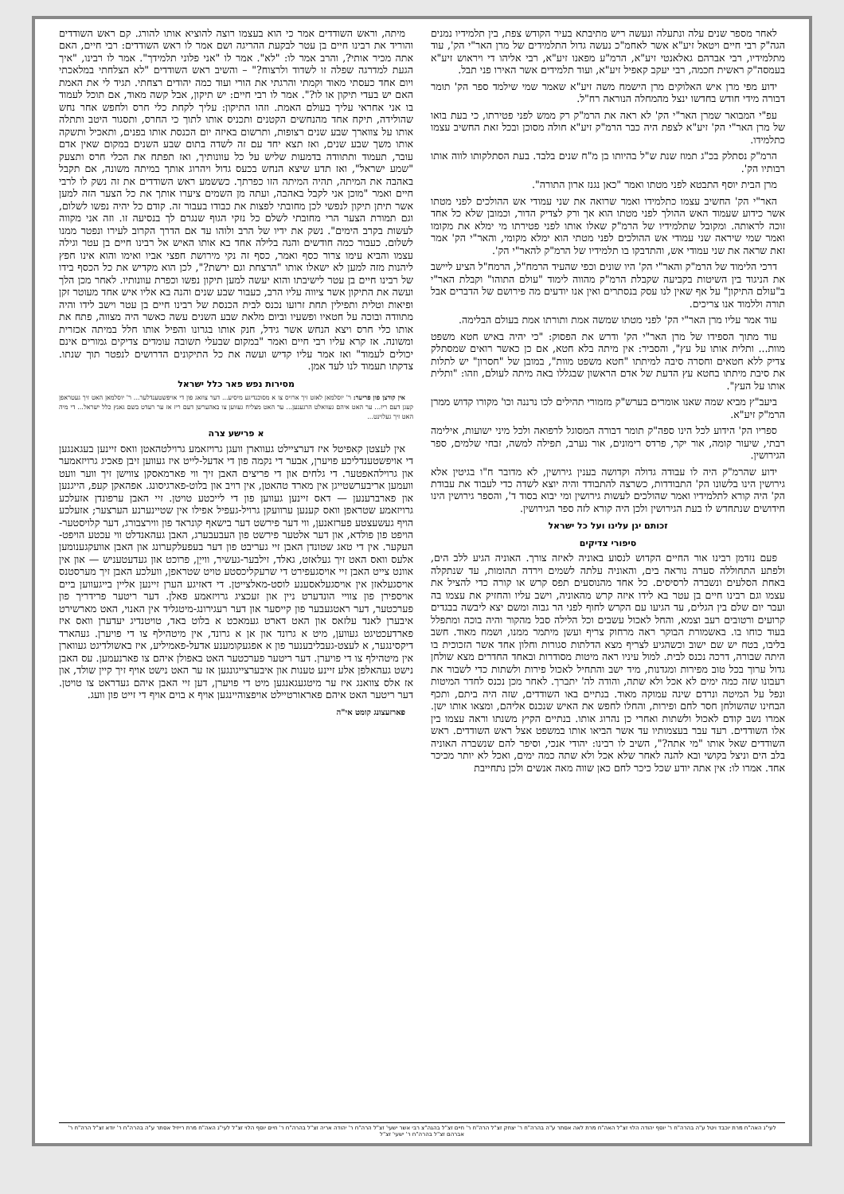לאחר מספר שנים עלה ונתעלה ונעשה ריש מתיבתא בעיר הקודש צפת, בין תלמידיו נמנים הגה"ק רבי חיים ויטאל זיע"א אשר לאחמ"כ נעשה גדול התלמידים של מרן האר"י הק', עוד מתלמידיו, רבי אברהם גאלאנטי זיע"א, הרמ"ע מפאנו זיע"א, רבי אליהו די ויראוש זיע"א בעמסה"ק ראשית חכמה, רבי יעקב קאפיל זיע"א, ועוד תלמידים אשר האירו פני תבל.
ידוע מפי מרן איש האלוקים מרן הישמח משה זיע"א שאמר שמי שילמד ספר הק' תומר דבורה מידי חודש בחדשו ינצל מהמחלה הנוראה רח"ל.
עפ"י המבואר שמרן האר"י הק' לא ראה את הרמ"ק רק ממש לפני פטירתו, כי בעת בואו של מרן האר"י הק' זיע"א לצפת היה כבר הרמ"ק זיע"א חולה מסוכן ובכל זאת החשיב עצמו כתלמידו.
הרמ"ק נסתלק בכ"ג תמוז שנת ש"ל בהיותו בן מ"ח שנים בלבד. בעת הסתלקותו לווה אותו רבותיו הק'.
מרן הבית יוסף התבטא לפני מטתו ואמר "כאן נגנז ארון התורה".
האר"י הק' החשיב עצמו כתלמידו ואמר שרואה את שני עמודי אש ההולכים לפני מטתו אשר כידוע שעמוד האש ההולך לפני מטתו הוא אך ורק לצדיק הדור, וכמובן שלא כל אחד זוכה לראותה. ומקובל שתלמידיו של הרמ"ק שאלו אותו לפני פטירתו מי ימלא את מקומו ואמר שמי שיראה שני עמודי אש ההולכים לפני מטתי הוא ימלא מקומי, והאר"י הק' אמר זאת שראה את שני עמודי אש, והתדבקו בו תלמידיו של הרמ"ק להאר"י הק'.
דרכי הלימוד של הרמ"ק והאר"י הק' היו שונים וכפי שהעיד הרמח"ל, הרמח"ל הציע ליישב את הניגוד בין השיטות בקביעה שקבלת הרמ"ק מהווה לימוד "עולם התוהו" וקבלת האר"י ב"עולם התיקון" על אף שאין לנו עסק בנסתרים ואין אנו יודעים מה פירושם של הדברים אבל תורה וללמוד אנו צריכים.
עוד אמר עליו מרן האר"י הק' לפני מטתו שמשה אמת ותורתו אמת בעולם הבלימה.
עוד מתוך הספידו של מרן האר"י הק' ודרש את הפסוק: "כי יהיה באיש חטא משפט מוות... ותלית אותו על עץ", והסביר: אין מיתה בלא חטא, אם כן כאשר רואים שמסתלק צדיק ללא חטאים וחסרה סיבה למיתתו "חטא משפט מוות", במובן של "חסרון" יש לתלות את סיבת מיתתו בחטא עץ הדעת של אדם הראשון שבגללו באה מיתה לעולם, וזהו: "ותלית אותו על העץ".
ביעב"ץ מביא שמה שאנו אומרים בערש"ק מזמורי תהילים לכו נרננה וכו' מקורו קדוש ממרן הרמ"ק זיע"א.
ספריו הק' הידוע לכל הינו ספה"ק תומר דבורה המסוגל לרפואה ולכל מיני ישועות, אילימה רבתי, שיעור קומה, אור יקר, פרדס רימונים, אור נערב, תפילה למשה, זבחי שלמים, ספר הגירושין.
ידוע שהרמ"ק היה לו עבודה גדולה וקדושה בענין גירושין, לא מדובר ח"ו בגיטין אלא גירושין הינו בלשונו הק' התבודדות, כשרצה להתבודד והיה יוצא לשדה כדי לעבוד את עבודת הק' היה קורא לתלמידיו ואמר שהולכים לעשות גירושין ומי יבוא בסוד ד', והספר גירושין הינו חידושים שנתחדש לו בעת הגירושין ולכן היה קורא לזה ספר הגירושין.
זכותם יגן עלינו ועל כל ישראל
סיפורי צדיקים
פעם נזדמן רבינו אור החיים הקדוש לנסוע באוניה לאיזה צורך. האוניה הגיע ללב הים, ולפתע התחוללה סערה נוראה בים, והאוניה עלתה לשמים וירדה תהומות, עד שנתקלה באחת הסלעים ונשברה לרסיסים. כל אחד מהנוסעים תפס קרש או קורה כדי להציל את עצמו וגם רבינו חיים בן עטר בא לידו איזה קרש מהאוניה, וישב עליו והחזיק את עצמו בה ועבר יום שלם בין הגלים, עד הגיעו עם הקרש לחוף לפני הר גבוה ומשם יצא ליבשה בבגדים קרועים ורטובים רעב וצמא, והחל לאכול עשבים וכל הלילה סבל מהקור והיה בוכה ומתפלל בעוד כוחו בו. באשמורת הבוקר ראה מרחוק צריף ועשן מיתמר ממנו, ושמח מאוד. חשב בליבו, בטח יש שם ישוב וכשהגיע לצריף מצא הדלתות סגורות וחלון אחד אשר הזכוכית בו היתה שבורה, דרכה נכנס לבית. למול עיניו ראה מיטות מסודרות ובאחד החדרים מצא שולחן גדול ערוך בכל טוב מפירות ומגדנות, מיד ישב והתחיל לאכול פירות ולשתות כדי לשבור את רעבונו שזה כמה ימים לא אכל ולא שתה, והודה לה' יתברך. לאחר מכן נכנס לחדר המיטות ונפל על המיטה ונרדם שינה עמוקה מאוד. בנתיים באו השודדים, שזה היה ביתם, ותכף הבחינו שהשולחן חסר לחם ופירות, והחלו לחפש את האיש שנכנס אליהם, ומצאו אותו ישן. אמרו נשב קודם לאכול ולשתות ואחרי כן נהרוג אותו. בנתיים הקיץ משנתו וראה עצמו בין אלו השודדים. רעד עבר בעצמותיו עד אשר הביאו אותו במשפט אצל ראש השודדים. ראש השודדים שאל אותו "מי אתה?", השיב לו רבינו: יהודי אנכי, וסיפר להם שנשברה האוניה בלב הים וניצל בקושי ובא להנה לאחר שלא אכל ולא שתה כמה ימים, ואכל לא יותר מכיכר אחד. אמרו לו: אין אתה יודע שכל כיכר לחם כאן שווה מאה אנשים ולכן נתחייבת
מיתה, וראש השודדים אמר כי הוא בעצמו רוצה להוציא אותו להורג. קם ראש השודדים והוריד את רבינו חיים בן עטר לבקעת ההריגה ושם אמר לו ראש השודדים: רבי חיים, האם אתה מכיר אותי?, והרב אמר לו: "לא". אמר לו "אני פלוני תלמידך". אמר לו רבינו, "איך הגעת למדרגה שפלה זו לשדוד ולרצוח?" – והשיב ראש השודדים "לא הצלחתי במלאכתי ויום אחד כעסתי מאוד וקמתי והרגתי את הורי ועוד כמה יהודים רצחתי. תגיד לי את האמת האם יש בעדי תיקון או לו?". אמר לו רבי חיים: יש תיקון, אבל קשה מאוד, אם תוכל לעמוד בו אני אחראי עליך בעולם האמת. וזהו התיקון: עליך לקחת כלי חרס ולחפש אחר נחש שהולידה, תיקח אחד מהנחשים הקטנים ותכניס אותו לתוך כי החרס, ותסגור היטב ותתלה אותו על צווארך שבע שנים רצופות, ותרשום באיזה יום הכנסת אותו בפנים, ותאכיל ותשקה אותו משך שבע שנים, ואז תצא יחד עם זה לשדה בתום שבע השנים במקום שאין אדם עובר, תעמוד ותתוודה בדמעות שליש על כל עוונותיך, ואז תפתח את הכלי חרס ותצעק "שמע ישראל", ואז תדע שיצא הנחש בכעס גדול ויהרוג אותך במיתה משונה, אם תקבל באהבה את המיתה, תהיה המיתה הזו כפרתך. כששמע ראש השודדים את זה נשק לו לרבי חיים ואמר "מוכן אני לקבל באהבה, ועתה מן השמים ציערו אותך את כל הצער הזה למען אשר תיתן תיקון לנפשי לכן מחובתי לפצות את כבודו בעבור זה. קודם כל יהיה נפשו לשלום, וגם תמורת הצער הרי מחובתי לשלם כל נזקי הגוף שנגרם לך בנסיעה זו. וזה אני מקווה לעשות בקרב הימים". נשק את ידיו של הרב ולוהו עד אם הדרך הקרוב לעירו ונפטר ממנו לשלום. כעבור כמה חודשים והנה בלילה אחד בא אותו האיש אל רבינו חיים בן עטר וגילה עצמו והביא עימו צרור כסף ואמר, כסף זה נקי מירושת חפצי אביו ואימו והוא אינו חפץ ליהנות מזה למען לא ישאלו אותו "הרצחת וגם ירשת?", לכן הוא מקדיש את כל הכסף בידו של רבינו חיים בן עטר לישיבתו והוא יעשה למען תיקון נפשו וכפרת עוונותיו. לאחר מכן הלך ועשה את התיקון אשר ציווה עליו הרב, כעבור שבע שנים והנה בא אליו איש אחד מעוטר זקן ופיאות וטלית ותפילין תחת זרועו נכנס לבית הכנסת של רבינו חיים בן עטר וישב לידו והיה מתוודה ובוכה על חטאיו ופשעיו וביום מלאת שבע השנים עשה כאשר היה מצווה, פתח את אותו כלי חרס ויצא הנחש אשר גידל, חנק אותו בגרונו והפיל אותו חלל במיתה אכזרית ומשונה. אז קרא עליו רבי חיים ואמר "במקום שבעלי תשובה עומדים צדיקים גמורים אינם יכולים לעמוד" ואז אמר עליו קדיש ועשה את כל התיקונים הדרושים לנפטר תוך שנתו. צדקתו תעמוד לנו לעד אמן.
מסירות נפש פאר כלל ישראל
אין קורצן פון פריער: ר' יוסלמאן לאזט זיך ארויס צו א מסוכנדיגע מיסיע... דער צוזאג פון די אויפשטענדלער... ר' יוסלמאן האט זיך געטראפן קעגן דעם ריז... ער האט איהם געוואלט הרגענען... ער האט מצליח געווען צו באהערשן דעם ריז אז ער רעדט בשם גאנץ כלל ישראל... די מיה האט זיך געלוינט...
א פרישע צרה
אין לעצטן קאפיטל איז דערציילט געווארן וועגן גרויזאמע גרוילטהאטן וואס זיינען בעגאנגען די אויפשטענדליכע פויערן, אבער די נקמה פון די אדעל-לייט איז געווען זיבן פאכיג גרויזאמער און גרוילהאפטער. די גלחים און די פריצים האבן זיך ווי פארמאסקן צווישן זיך ווער וועט וועמען אריבערשטייגן אין מארד טהאטן, אין רויב און בלוט-פארגיסונג. אפהאקן קעפ, הייגנען און פארברענען — דאס זיינען געווען פון די לייכטע טויטן. זיי האבן ערפונדן אזעלכע גרויזאמע שטראפן וואס קענען ערוועקן גרויל-געפיל אפילו אין שטיינערנע הערצער; אזעלכע הויף געשעצטע פערזאנען, ווי דער פירשט דער בישאף קונראד פון ווירצבורג, דער קלויסטער-הויפט פון פולדא, און דער אלטער פירשט פון העבעבערג, האבן געהאנדלט ווי עכטע הויפט-העקער. אין די טאג שטונדן האבן זיי געריבט פון דער בעפעלקערונג און האבן אוועקגענומען אלעס וואס האט זיך געלאזט, גאלד, זילבער-געשיר, ווייַן, פרוכט און געדעטעניש — און אין אוונט צייט האבן זיי אויסגעפירט די שרעקליכסטע טויט שטראפן, וועלכע האבן זיך מערסטנס אויסגעלאזן אין אויסגעלאסענע לוסט-מאלצייטן. די דאזיגע הערן זיינען אליין בייגעווען ביים אויספירן פון צוויי הונדערט ניין און זעכציג גרויזאמע פאלן. דער ריטער פרידריך פון פערכטער, דער ראטגעבער פון קייסער און דער רעגירונג-מיטגליד אין האנוי, האט מארשירט איבערן לאנד עלזאס און האט דארט געמאכט א בלוט באד, טויטנדיג יעדערן וואס איז פארדעכטיגט געווען, מיט א גרונד און אן א גרונד, אין מיטהילף צו די פויערן. געהארד דיקסינגער, א לעצט-געבליבענער פון א אפגעקומענע אדעל-פאמיליע, איז באשולדיגט געווארן אין מיטהילף צו די פויערן. דער ריטער פערכטער האט באפולן איהם צו פארנעמען. עס האבן נישט געהאלפן אלע זיינע טענות און איבערצייגונגען אז ער האט נישט אויף זיך קיין שולד, און אז אלס צוואנג איז ער מיטגעגאנגען מיט די פויערן, דען זיי האבן איהם געדראט צו טויטן. דער ריטער האט איהם פאראורטיילט אויפצוהיינגען אויף א בוים אויף די זייט פון וועג.
פארזעצונג קומט אי"ה
לעי"נ האה"ח מרת יוכבד ויטל ע"ה בהרה"ח ר' יוסף יהודה הלוי זצ"ל האה"ח מרת לאה אסתר ע"ה בהרה"ח ר' יצחק זצ"ל הרה"ח ר' חיים זצ"ל בהגה"צ רבי אשר ישעי' זצ"ל הרה"ח ר' יהודה אריה זצ"ל בהרה"ח ר' חיים יוסף הלוי זצ"ל לעי"נ האה"ח מרת רייזיל אסתר ע"ה בהרה"ח ר' יודא זצ"ל הרה"ח ר' אברהם זצ"ל בהרה"ח ר' ישעי' זצ"ל